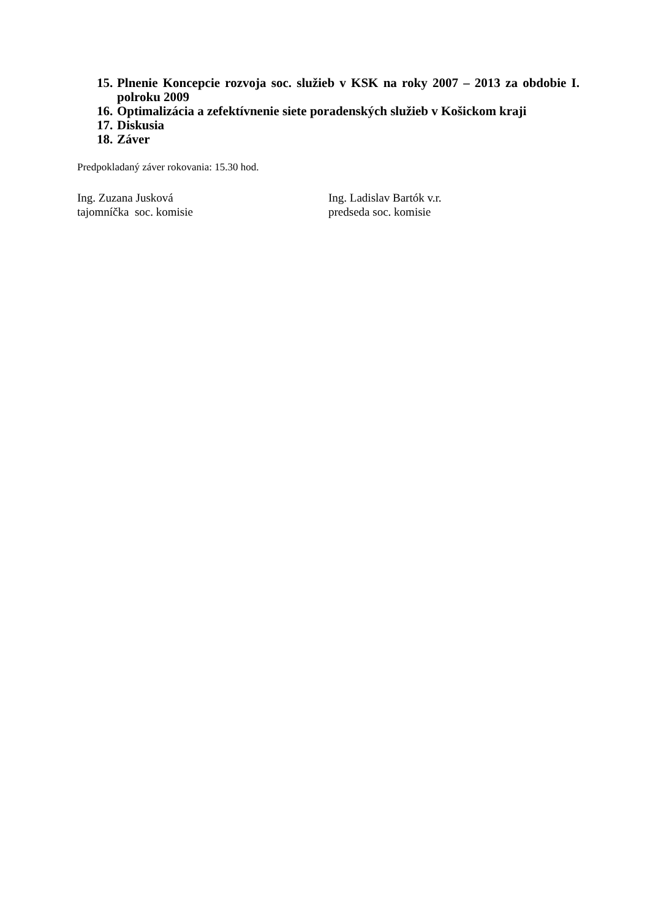15. Plnenie Koncepcie rozvoja soc. služieb v KSK na roky 2007 – 2013 za obdobie I. polroku 2009
16. Optimalizácia a zefektívnenie siete poradenských služieb v Košickom kraji
17. Diskusia
18. Záver
Predpokladaný záver rokovania: 15.30 hod.
Ing. Zuzana Jusková
tajomníčka soc. komisie
Ing. Ladislav Bartók v.r.
predseda soc. komisie